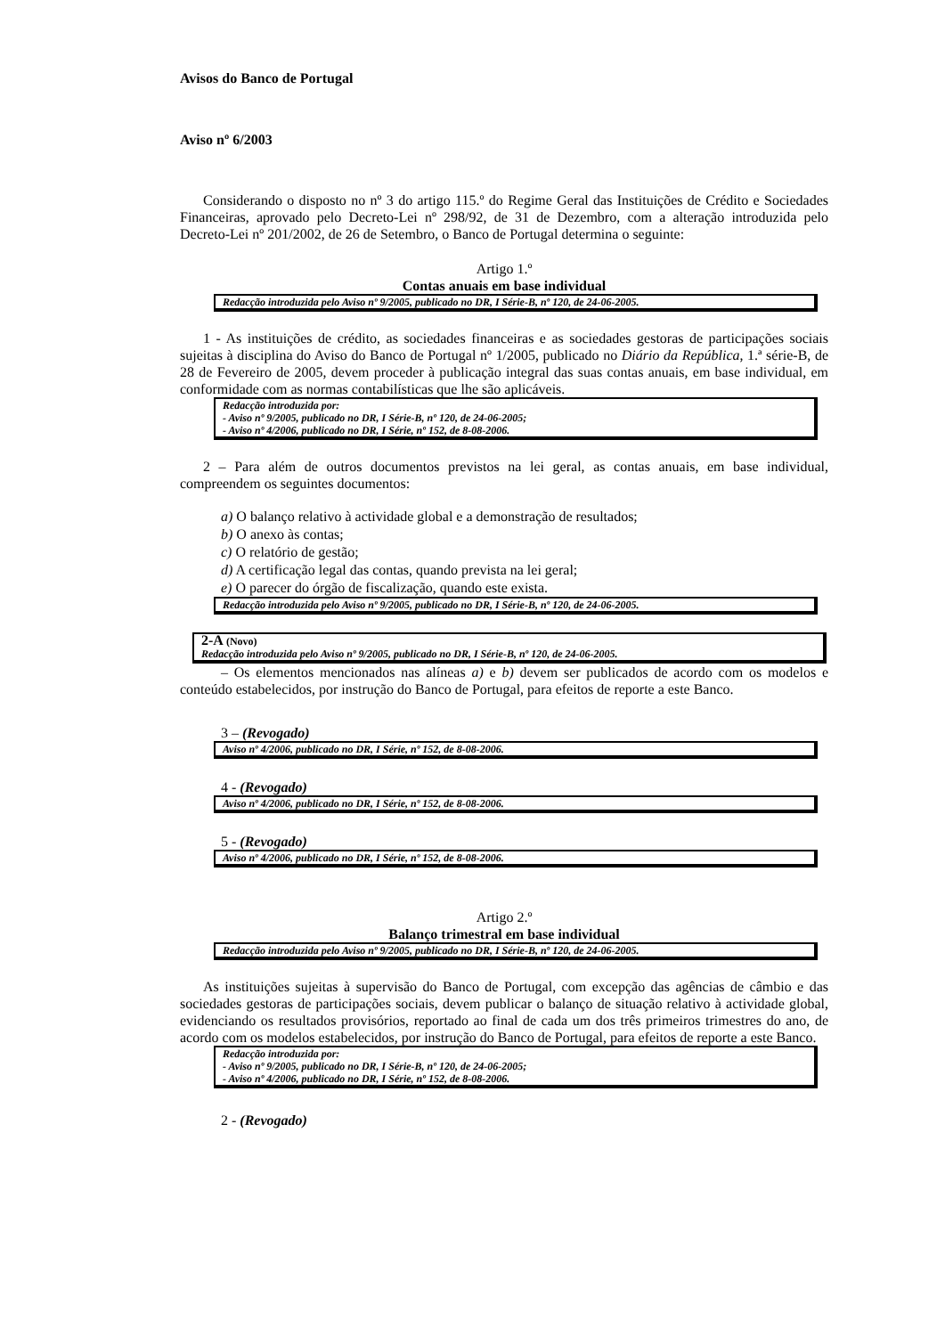Avisos do Banco de Portugal
Aviso nº 6/2003
Considerando o disposto no nº 3 do artigo 115.º do Regime Geral das Instituições de Crédito e Sociedades Financeiras, aprovado pelo Decreto-Lei nº 298/92, de 31 de Dezembro, com a alteração introduzida pelo Decreto-Lei nº 201/2002, de 26 de Setembro, o Banco de Portugal determina o seguinte:
Artigo 1.º
Contas anuais em base individual
Redacção introduzida pelo Aviso nº 9/2005, publicado no DR, I Série-B, nº 120, de 24-06-2005.
1 - As instituições de crédito, as sociedades financeiras e as sociedades gestoras de participações sociais sujeitas à disciplina do Aviso do Banco de Portugal nº 1/2005, publicado no Diário da República, 1.ª série-B, de 28 de Fevereiro de 2005, devem proceder à publicação integral das suas contas anuais, em base individual, em conformidade com as normas contabilísticas que lhe são aplicáveis.
Redacção introduzida por:
- Aviso nº 9/2005, publicado no DR, I Série-B, nº 120, de 24-06-2005;
- Aviso nº 4/2006, publicado no DR, I Série, nº 152, de 8-08-2006.
2 – Para além de outros documentos previstos na lei geral, as contas anuais, em base individual, compreendem os seguintes documentos:
a) O balanço relativo à actividade global e a demonstração de resultados;
b) O anexo às contas;
c) O relatório de gestão;
d) A certificação legal das contas, quando prevista na lei geral;
e) O parecer do órgão de fiscalização, quando este exista.
Redacção introduzida pelo Aviso nº 9/2005, publicado no DR, I Série-B, nº 120, de 24-06-2005.
2-A (Novo)
Redacção introduzida pelo Aviso nº 9/2005, publicado no DR, I Série-B, nº 120, de 24-06-2005.
– Os elementos mencionados nas alíneas a) e b) devem ser publicados de acordo com os modelos e conteúdo estabelecidos, por instrução do Banco de Portugal, para efeitos de reporte a este Banco.
3 – (Revogado)
Aviso nº 4/2006, publicado no DR, I Série, nº 152, de 8-08-2006.
4 - (Revogado)
Aviso nº 4/2006, publicado no DR, I Série, nº 152, de 8-08-2006.
5 - (Revogado)
Aviso nº 4/2006, publicado no DR, I Série, nº 152, de 8-08-2006.
Artigo 2.º
Balanço trimestral em base individual
Redacção introduzida pelo Aviso nº 9/2005, publicado no DR, I Série-B, nº 120, de 24-06-2005.
As instituições sujeitas à supervisão do Banco de Portugal, com excepção das agências de câmbio e das sociedades gestoras de participações sociais, devem publicar o balanço de situação relativo à actividade global, evidenciando os resultados provisórios, reportado ao final de cada um dos três primeiros trimestres do ano, de acordo com os modelos estabelecidos, por instrução do Banco de Portugal, para efeitos de reporte a este Banco.
Redacção introduzida por:
- Aviso nº 9/2005, publicado no DR, I Série-B, nº 120, de 24-06-2005;
- Aviso nº 4/2006, publicado no DR, I Série, nº 152, de 8-08-2006.
2 - (Revogado)